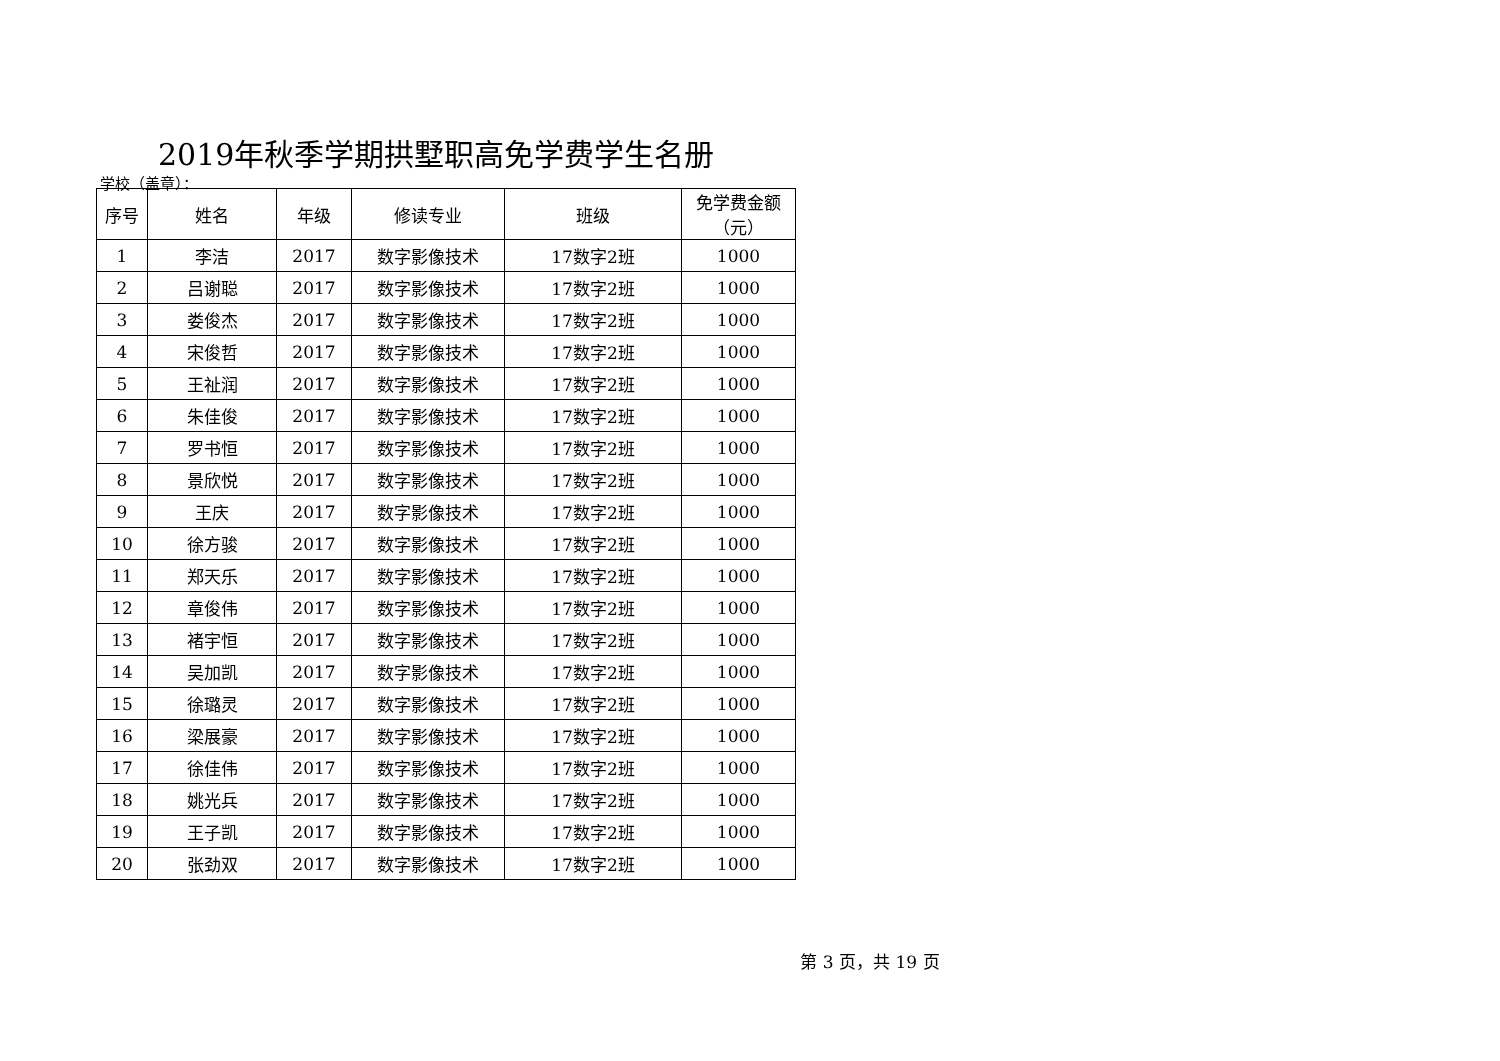2019年秋季学期拱墅职高免学费学生名册
学校（盖章）：
| 序号 | 姓名 | 年级 | 修读专业 | 班级 | 免学费金额 （元） |
| --- | --- | --- | --- | --- | --- |
| 1 | 李洁 | 2017 | 数字影像技术 | 17数字2班 | 1000 |
| 2 | 吕谢聪 | 2017 | 数字影像技术 | 17数字2班 | 1000 |
| 3 | 娄俊杰 | 2017 | 数字影像技术 | 17数字2班 | 1000 |
| 4 | 宋俊哲 | 2017 | 数字影像技术 | 17数字2班 | 1000 |
| 5 | 王祉润 | 2017 | 数字影像技术 | 17数字2班 | 1000 |
| 6 | 朱佳俊 | 2017 | 数字影像技术 | 17数字2班 | 1000 |
| 7 | 罗书恒 | 2017 | 数字影像技术 | 17数字2班 | 1000 |
| 8 | 景欣悦 | 2017 | 数字影像技术 | 17数字2班 | 1000 |
| 9 | 王庆 | 2017 | 数字影像技术 | 17数字2班 | 1000 |
| 10 | 徐方骏 | 2017 | 数字影像技术 | 17数字2班 | 1000 |
| 11 | 郑天乐 | 2017 | 数字影像技术 | 17数字2班 | 1000 |
| 12 | 章俊伟 | 2017 | 数字影像技术 | 17数字2班 | 1000 |
| 13 | 褚宇恒 | 2017 | 数字影像技术 | 17数字2班 | 1000 |
| 14 | 吴加凯 | 2017 | 数字影像技术 | 17数字2班 | 1000 |
| 15 | 徐璐灵 | 2017 | 数字影像技术 | 17数字2班 | 1000 |
| 16 | 梁展豪 | 2017 | 数字影像技术 | 17数字2班 | 1000 |
| 17 | 徐佳伟 | 2017 | 数字影像技术 | 17数字2班 | 1000 |
| 18 | 姚光兵 | 2017 | 数字影像技术 | 17数字2班 | 1000 |
| 19 | 王子凯 | 2017 | 数字影像技术 | 17数字2班 | 1000 |
| 20 | 张劲双 | 2017 | 数字影像技术 | 17数字2班 | 1000 |
第 3 页，共 19 页